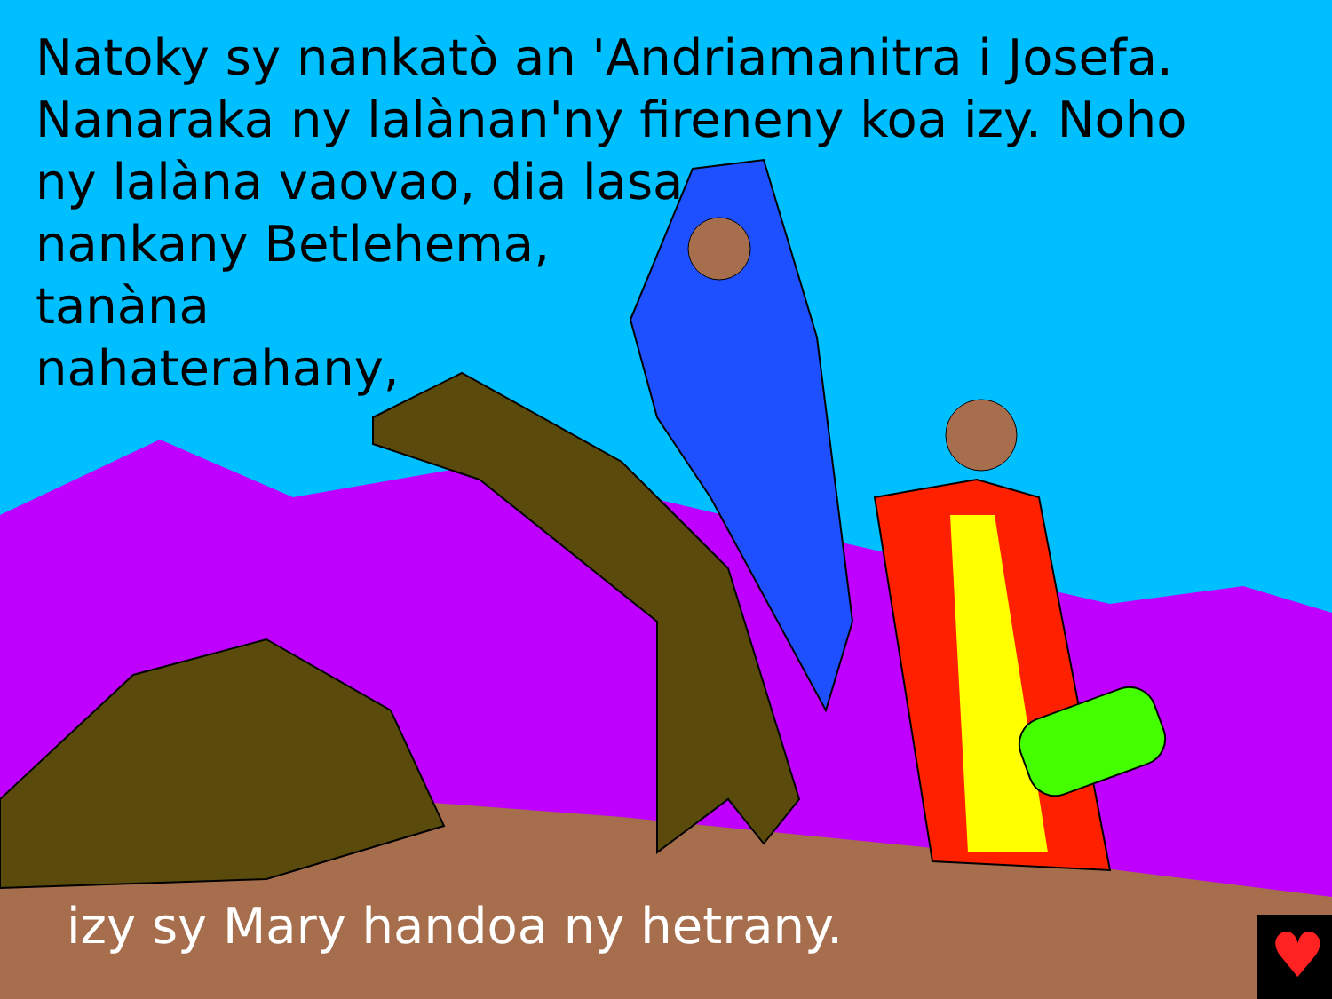♥
Natoky sy nankatò an 'Andriamanitra i Josefa.
Nanaraka ny lalànan'ny fireneny koa izy. Noho
ny lalàna vaovao, dia lasa
nankany Betlehema,
tanàna
nahaterahany,
izy sy Mary handoa ny hetrany.